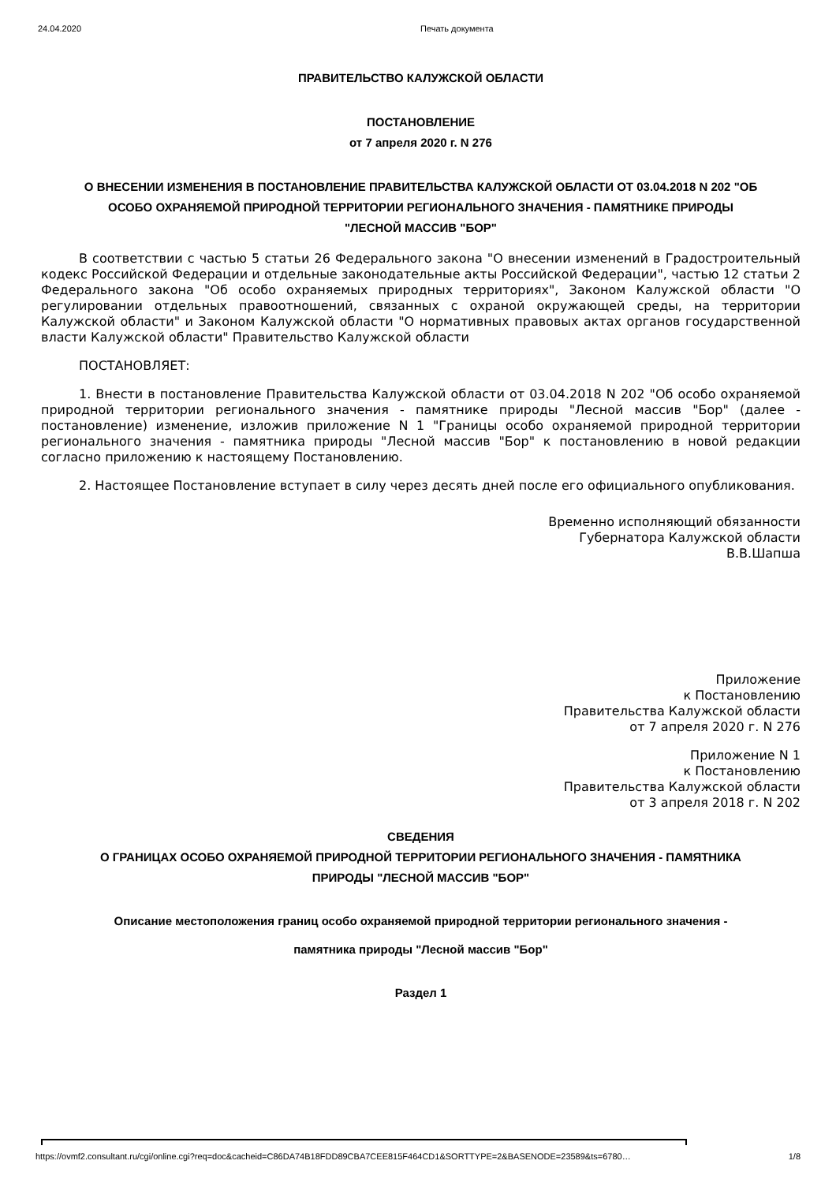24.04.2020 Печать документа
ПРАВИТЕЛЬСТВО КАЛУЖСКОЙ ОБЛАСТИ
ПОСТАНОВЛЕНИЕ
от 7 апреля 2020 г. N 276
О ВНЕСЕНИИ ИЗМЕНЕНИЯ В ПОСТАНОВЛЕНИЕ ПРАВИТЕЛЬСТВА КАЛУЖСКОЙ ОБЛАСТИ ОТ 03.04.2018 N 202 "ОБ ОСОБО ОХРАНЯЕМОЙ ПРИРОДНОЙ ТЕРРИТОРИИ РЕГИОНАЛЬНОГО ЗНАЧЕНИЯ - ПАМЯТНИКЕ ПРИРОДЫ "ЛЕСНОЙ МАССИВ "БОР"
В соответствии с частью 5 статьи 26 Федерального закона "О внесении изменений в Градостроительный кодекс Российской Федерации и отдельные законодательные акты Российской Федерации", частью 12 статьи 2 Федерального закона "Об особо охраняемых природных территориях", Законом Калужской области "О регулировании отдельных правоотношений, связанных с охраной окружающей среды, на территории Калужской области" и Законом Калужской области "О нормативных правовых актах органов государственной власти Калужской области" Правительство Калужской области
ПОСТАНОВЛЯЕТ:
1. Внести в постановление Правительства Калужской области от 03.04.2018 N 202 "Об особо охраняемой природной территории регионального значения - памятнике природы "Лесной массив "Бор" (далее - постановление) изменение, изложив приложение N 1 "Границы особо охраняемой природной территории регионального значения - памятника природы "Лесной массив "Бор" к постановлению в новой редакции согласно приложению к настоящему Постановлению.
2. Настоящее Постановление вступает в силу через десять дней после его официального опубликования.
Временно исполняющий обязанности
Губернатора Калужской области
В.В.Шапша
Приложение
к Постановлению
Правительства Калужской области
от 7 апреля 2020 г. N 276
Приложение N 1
к Постановлению
Правительства Калужской области
от 3 апреля 2018 г. N 202
СВЕДЕНИЯ
О ГРАНИЦАХ ОСОБО ОХРАНЯЕМОЙ ПРИРОДНОЙ ТЕРРИТОРИИ РЕГИОНАЛЬНОГО ЗНАЧЕНИЯ - ПАМЯТНИКА ПРИРОДЫ "ЛЕСНОЙ МАССИВ "БОР"
Описание местоположения границ особо охраняемой природной территории регионального значения - памятника природы "Лесной массив "Бор"
Раздел 1
https://ovmf2.consultant.ru/cgi/online.cgi?req=doc&cacheid=C86DA74B18FDD89CBA7CEE815F464CD1&SORTTYPE=2&BASENODE=23589&ts=6780… 1/8